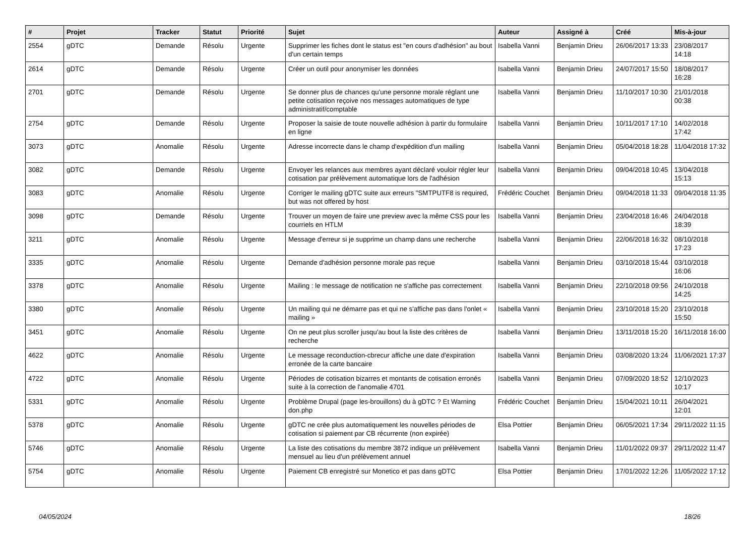| # | Projet | Tracker | Statut | Priorité | Sujet | Auteur | Assigné à | Créé | Mis-à-jour |
| --- | --- | --- | --- | --- | --- | --- | --- | --- | --- |
| 2554 | gDTC | Demande | Résolu | Urgente | Supprimer les fiches dont le status est "en cours d'adhésion" au bout d'un certain temps | Isabella Vanni | Benjamin Drieu | 26/06/2017 13:33 | 23/08/2017 14:18 |
| 2614 | gDTC | Demande | Résolu | Urgente | Créer un outil pour anonymiser les données | Isabella Vanni | Benjamin Drieu | 24/07/2017 15:50 | 18/08/2017 16:28 |
| 2701 | gDTC | Demande | Résolu | Urgente | Se donner plus de chances qu'une personne morale réglant une petite cotisation reçoive nos messages automatiques de type administratif/comptable | Isabella Vanni | Benjamin Drieu | 11/10/2017 10:30 | 21/01/2018 00:38 |
| 2754 | gDTC | Demande | Résolu | Urgente | Proposer la saisie de toute nouvelle adhésion à partir du formulaire en ligne | Isabella Vanni | Benjamin Drieu | 10/11/2017 17:10 | 14/02/2018 17:42 |
| 3073 | gDTC | Anomalie | Résolu | Urgente | Adresse incorrecte dans le champ d'expédition d'un mailing | Isabella Vanni | Benjamin Drieu | 05/04/2018 18:28 | 11/04/2018 17:32 |
| 3082 | gDTC | Demande | Résolu | Urgente | Envoyer les relances aux membres ayant déclaré vouloir régler leur cotisation par prélèvement automatique lors de l'adhésion | Isabella Vanni | Benjamin Drieu | 09/04/2018 10:45 | 13/04/2018 15:13 |
| 3083 | gDTC | Anomalie | Résolu | Urgente | Corriger le mailing gDTC suite aux erreurs "SMTPUTF8 is required, but was not offered by host | Frédéric Couchet | Benjamin Drieu | 09/04/2018 11:33 | 09/04/2018 11:35 |
| 3098 | gDTC | Demande | Résolu | Urgente | Trouver un moyen de faire une preview avec la même CSS pour les courriels en HTLM | Isabella Vanni | Benjamin Drieu | 23/04/2018 16:46 | 24/04/2018 18:39 |
| 3211 | gDTC | Anomalie | Résolu | Urgente | Message d'erreur si je supprime un champ dans une recherche | Isabella Vanni | Benjamin Drieu | 22/06/2018 16:32 | 08/10/2018 17:23 |
| 3335 | gDTC | Anomalie | Résolu | Urgente | Demande d'adhésion personne morale pas reçue | Isabella Vanni | Benjamin Drieu | 03/10/2018 15:44 | 03/10/2018 16:06 |
| 3378 | gDTC | Anomalie | Résolu | Urgente | Mailing : le message de notification ne s'affiche pas correctement | Isabella Vanni | Benjamin Drieu | 22/10/2018 09:56 | 24/10/2018 14:25 |
| 3380 | gDTC | Anomalie | Résolu | Urgente | Un mailing qui ne démarre pas et qui ne s'affiche pas dans l'onlet « mailing » | Isabella Vanni | Benjamin Drieu | 23/10/2018 15:20 | 23/10/2018 15:50 |
| 3451 | gDTC | Anomalie | Résolu | Urgente | On ne peut plus scroller jusqu'au bout la liste des critères de recherche | Isabella Vanni | Benjamin Drieu | 13/11/2018 15:20 | 16/11/2018 16:00 |
| 4622 | gDTC | Anomalie | Résolu | Urgente | Le message reconduction-cbrecur affiche une date d'expiration erronée de la carte bancaire | Isabella Vanni | Benjamin Drieu | 03/08/2020 13:24 | 11/06/2021 17:37 |
| 4722 | gDTC | Anomalie | Résolu | Urgente | Périodes de cotisation bizarres et montants de cotisation erronés suite à la correction de l'anomalie 4701 | Isabella Vanni | Benjamin Drieu | 07/09/2020 18:52 | 12/10/2023 10:17 |
| 5331 | gDTC | Anomalie | Résolu | Urgente | Problème Drupal (page les-brouillons) du à gDTC ? Et Warning don.php | Frédéric Couchet | Benjamin Drieu | 15/04/2021 10:11 | 26/04/2021 12:01 |
| 5378 | gDTC | Anomalie | Résolu | Urgente | gDTC ne crée plus automatiquement les nouvelles périodes de cotisation si paiement par CB récurrente (non expirée) | Elsa Pottier | Benjamin Drieu | 06/05/2021 17:34 | 29/11/2022 11:15 |
| 5746 | gDTC | Anomalie | Résolu | Urgente | La liste des cotisations du membre 3872 indique un prélèvement mensuel au lieu d'un prélèvement annuel | Isabella Vanni | Benjamin Drieu | 11/01/2022 09:37 | 29/11/2022 11:47 |
| 5754 | gDTC | Anomalie | Résolu | Urgente | Paiement CB enregistré sur Monetico et pas dans gDTC | Elsa Pottier | Benjamin Drieu | 17/01/2022 12:26 | 11/05/2022 17:12 |
04/05/2024 18/26